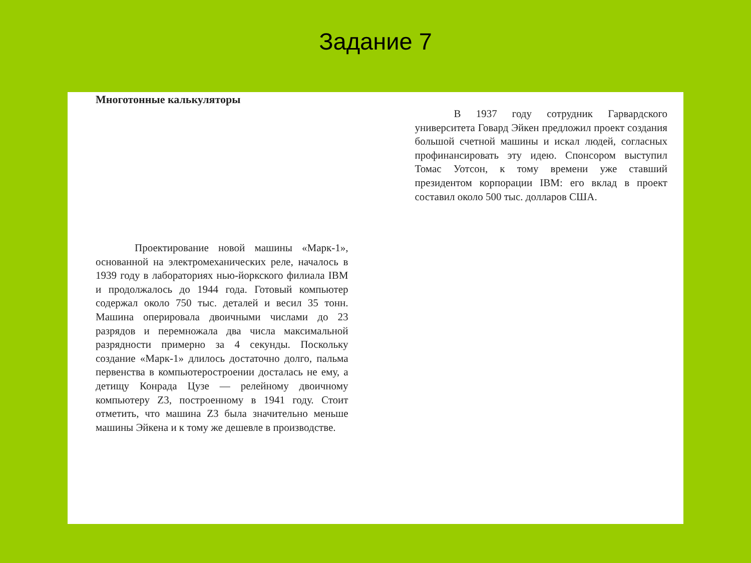Задание 7
Многотонные калькуляторы
Проектирование новой машины «Марк-1», основанной на электромеханических реле, началось в 1939 году в лабораториях нью-йоркского филиала IBM и продолжалось до 1944 года. Готовый компьютер содержал около 750 тыс. деталей и весил 35 тонн. Машина оперировала двоичными числами до 23 разрядов и перемножала два числа максимальной разрядности примерно за 4 секунды. Поскольку создание «Марк-1» длилось достаточно долго, пальма первенства в компьютеростроении досталась не ему, а детищу Конрада Цузе — релейному двоичному компьютеру Z3, построенному в 1941 году. Стоит отметить, что машина Z3 была значительно меньше машины Эйкена и к тому же дешевле в производстве.
В 1937 году сотрудник Гарвардского университета Говард Эйкен предложил проект создания большой счетной машины и искал людей, согласных профинансировать эту идею. Спонсором выступил Томас Уотсон, к тому времени уже ставший президентом корпорации IBM: его вклад в проект составил около 500 тыс. долларов США.